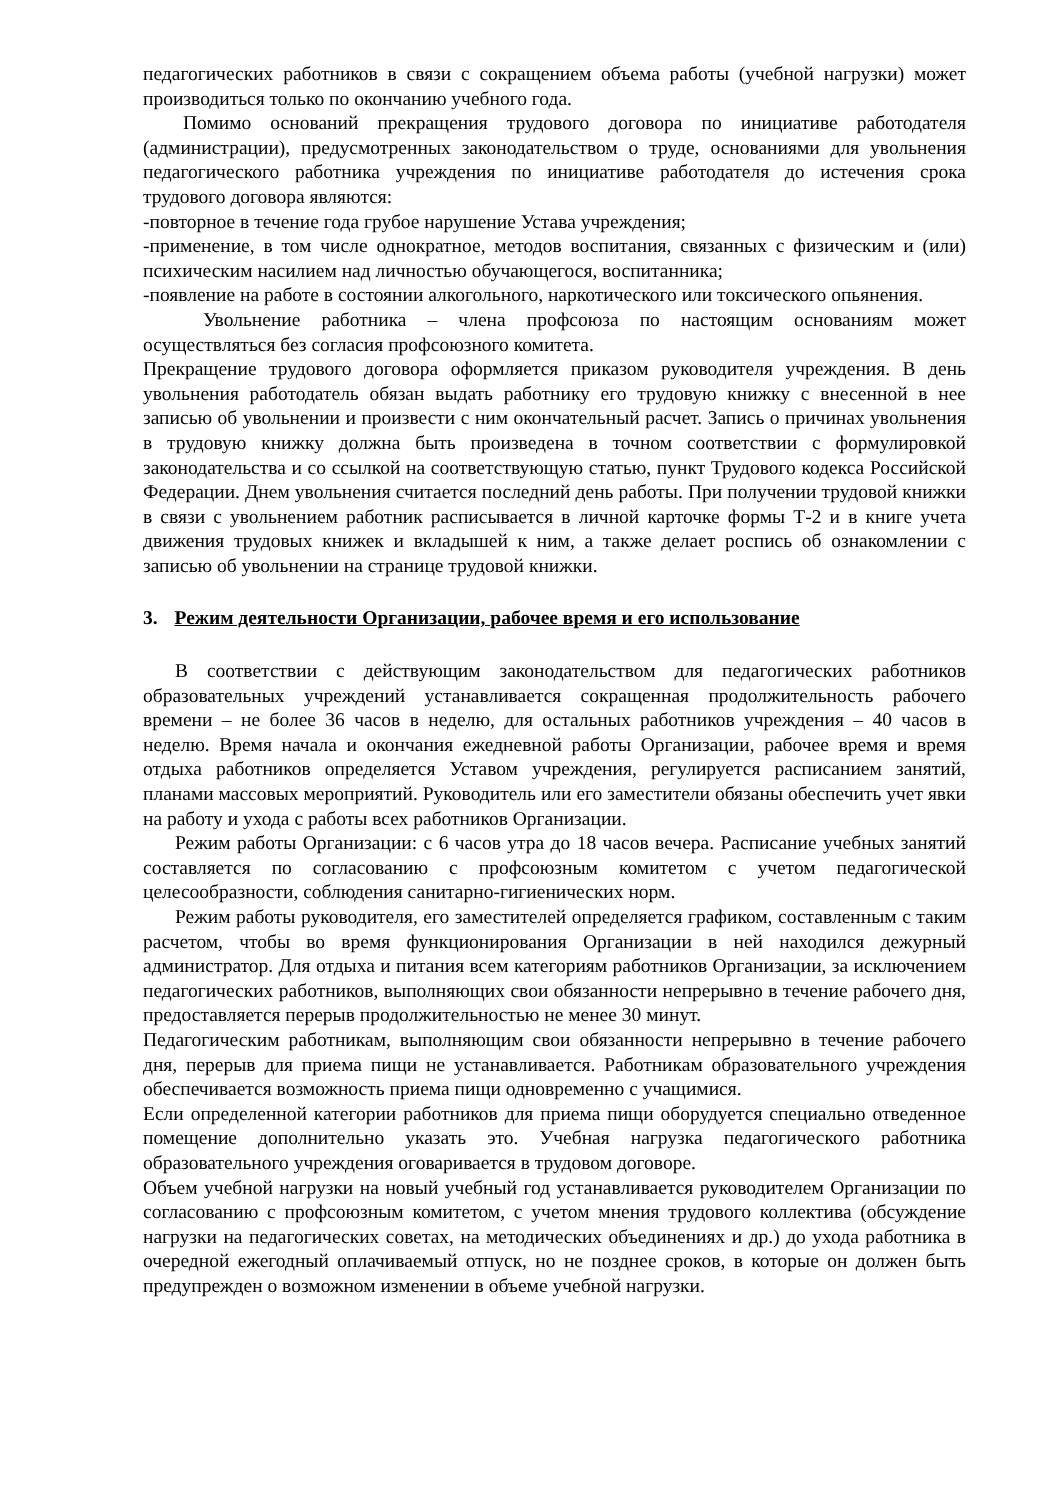педагогических работников в связи с сокращением объема работы (учебной нагрузки) может производиться только по окончанию учебного года.
Помимо оснований прекращения трудового договора по инициативе работодателя (администрации), предусмотренных законодательством о труде, основаниями для увольнения педагогического работника учреждения по инициативе работодателя до истечения срока трудового договора являются:
-повторное в течение года грубое нарушение Устава учреждения;
-применение, в том числе однократное, методов воспитания, связанных с физическим и (или) психическим насилием над личностью обучающегося, воспитанника;
-появление на работе в состоянии алкогольного, наркотического или токсического опьянения.
Увольнение работника – члена профсоюза по настоящим основаниям может осуществляться без согласия профсоюзного комитета.
Прекращение трудового договора оформляется приказом руководителя учреждения. В день увольнения работодатель обязан выдать работнику его трудовую книжку с внесенной в нее записью об увольнении и произвести с ним окончательный расчет. Запись о причинах увольнения в трудовую книжку должна быть произведена в точном соответствии с формулировкой законодательства и со ссылкой на соответствующую статью, пункт Трудового кодекса Российской Федерации. Днем увольнения считается последний день работы. При получении трудовой книжки в связи с увольнением работник расписывается в личной карточке формы Т-2 и в книге учета движения трудовых книжек и вкладышей к ним, а также делает роспись об ознакомлении с записью об увольнении на странице трудовой книжки.
3. Режим деятельности Организации, рабочее время и его использование
В соответствии с действующим законодательством для педагогических работников образовательных учреждений устанавливается сокращенная продолжительность рабочего времени – не более 36 часов в неделю, для остальных работников учреждения – 40 часов в неделю. Время начала и окончания ежедневной работы Организации, рабочее время и время отдыха работников определяется Уставом учреждения, регулируется расписанием занятий, планами массовых мероприятий. Руководитель или его заместители обязаны обеспечить учет явки на работу и ухода с работы всех работников Организации.
Режим работы Организации: с 6 часов утра до 18 часов вечера. Расписание учебных занятий составляется по согласованию с профсоюзным комитетом с учетом педагогической целесообразности, соблюдения санитарно-гигиенических норм.
Режим работы руководителя, его заместителей определяется графиком, составленным с таким расчетом, чтобы во время функционирования Организации в ней находился дежурный администратор. Для отдыха и питания всем категориям работников Организации, за исключением педагогических работников, выполняющих свои обязанности непрерывно в течение рабочего дня, предоставляется перерыв продолжительностью не менее 30 минут.
Педагогическим работникам, выполняющим свои обязанности непрерывно в течение рабочего дня, перерыв для приема пищи не устанавливается. Работникам образовательного учреждения обеспечивается возможность приема пищи одновременно с учащимися.
Если определенной категории работников для приема пищи оборудуется специально отведенное помещение дополнительно указать это. Учебная нагрузка педагогического работника образовательного учреждения оговаривается в трудовом договоре.
Объем учебной нагрузки на новый учебный год устанавливается руководителем Организации по согласованию с профсоюзным комитетом, с учетом мнения трудового коллектива (обсуждение нагрузки на педагогических советах, на методических объединениях и др.) до ухода работника в очередной ежегодный оплачиваемый отпуск, но не позднее сроков, в которые он должен быть предупрежден о возможном изменении в объеме учебной нагрузки.